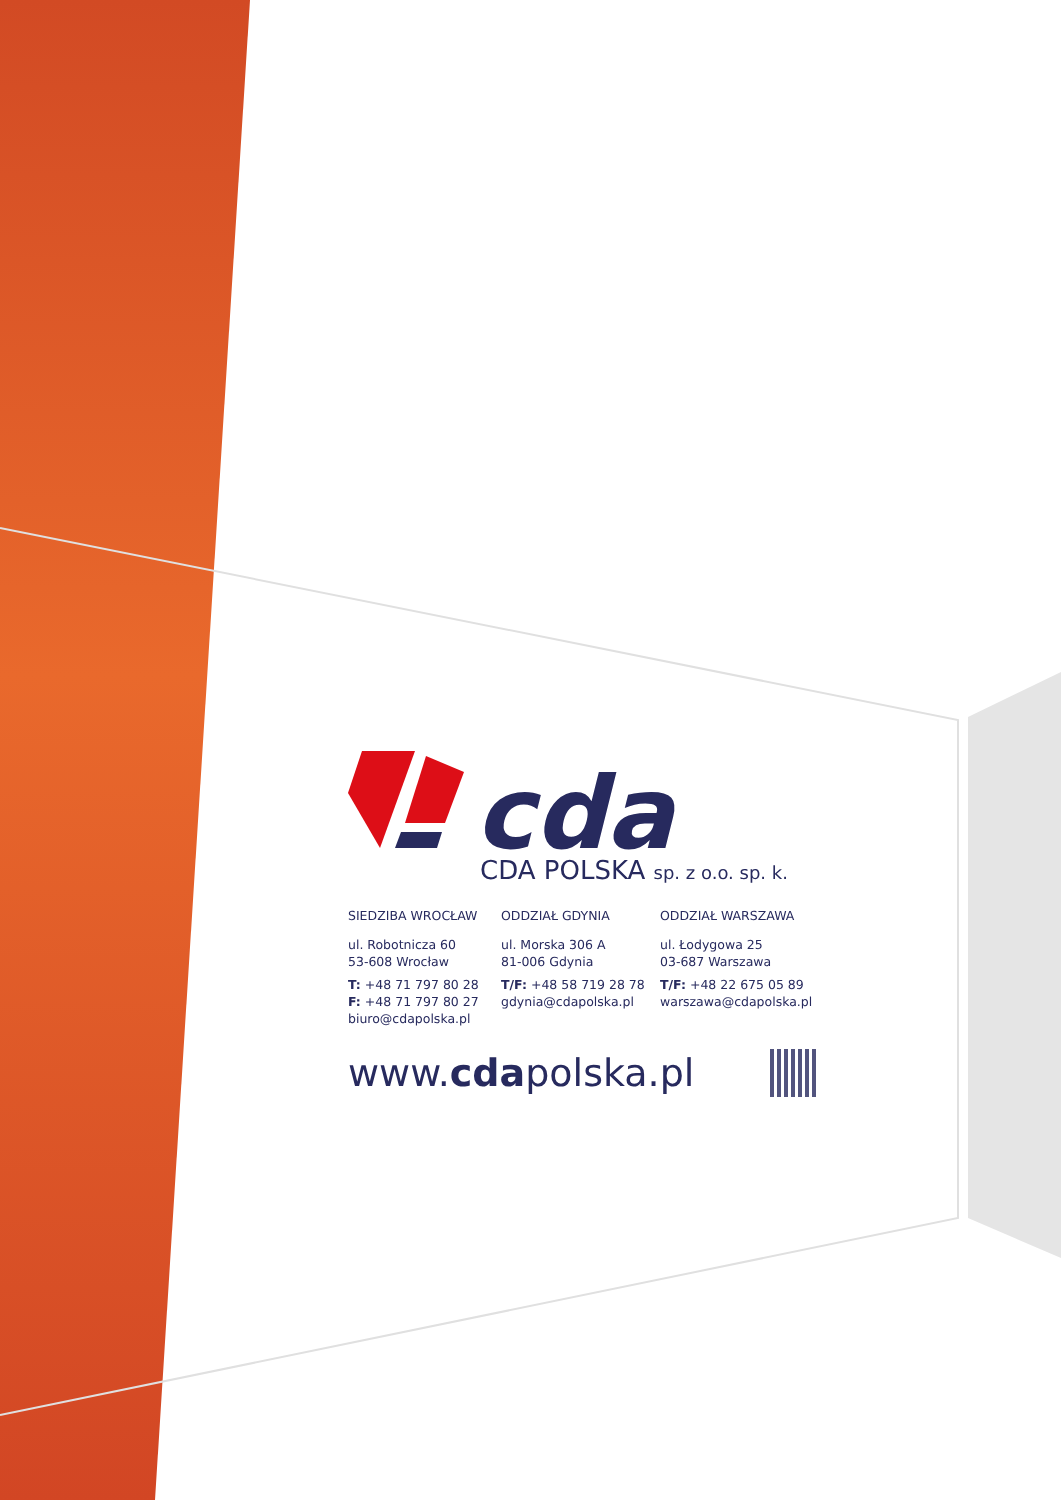cda
CDA POLSKA sp. z o.o. sp. k.
SIEDZIBA WROCŁAW
ul. Robotnicza 60
53-608 Wrocław
T: +48 71 797 80 28
F: +48 71 797 80 27
biuro@cdapolska.pl
ODDZIAŁ GDYNIA
ul. Morska 306 A
81-006 Gdynia
T/F: +48 58 719 28 78
gdynia@cdapolska.pl
ODDZIAŁ WARSZAWA
ul. Łodygowa 25
03-687 Warszawa
T/F: +48 22 675 05 89
warszawa@cdapolska.pl
www.cdapolska.pl